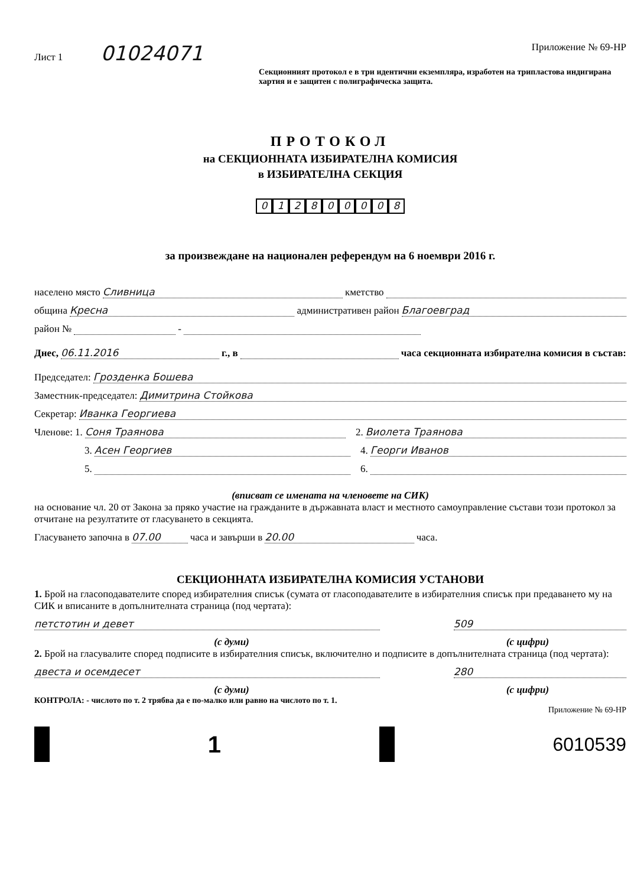Лист 1 01024071
Приложение № 69-НР
Секционният протокол е в три идентични екземпляра, изработен на трипластова индигирана хартия и е защитен с полиграфическа защита.
ПРОТОКОЛ
на СЕКЦИОННАТА ИЗБИРАТЕЛНА КОМИСИЯ
в ИЗБИРАТЕЛНА СЕКЦИЯ
012800008
за произвеждане на национален референдум на 6 ноември 2016 г.
населено място Сливница кметство
община Кресна административен район Благоевград
район № -
Днес, 06.11.2016 г., в часа секционната избирателна комисия в състав:
Председател: Грозденка Бошева
Заместник-председател: Димитрина Стойкова
Секретар: Иванка Георгиева
Членове: 1. Соня Траянова 2. Виолета Траянова
3. Асен Георгиев 4. Георги Иванов
5. 6.
(вписват се имената на членовете на СИК)
на основание чл. 20 от Закона за пряко участие на гражданите в държавната власт и местното самоуправление състави този протокол за отчитане на резултатите от гласуването в секцията.
Гласуването започна в 07.00 часа и завърши в 20.00 часа.
СЕКЦИОННАТА ИЗБИРАТЕЛНА КОМИСИЯ УСТАНОВИ
1. Брой на гласоподавателите според избирателния списък (сумата от гласоподавателите в избирателния списък при предаването му на СИК и вписаните в допълнителната страница (под чертата):
петстотин и девет 509
(с думи) (с цифри)
2. Брой на гласувалите според подписите в избирателния списък, включително и подписите в допълнителната страница (под чертата):
двеста и осемдесет 280
(с думи) (с цифри)
КОНТРОЛА: - числото по т. 2 трябва да е по-малко или равно на числото по т. 1.
Приложение № 69-НР
1
6010539